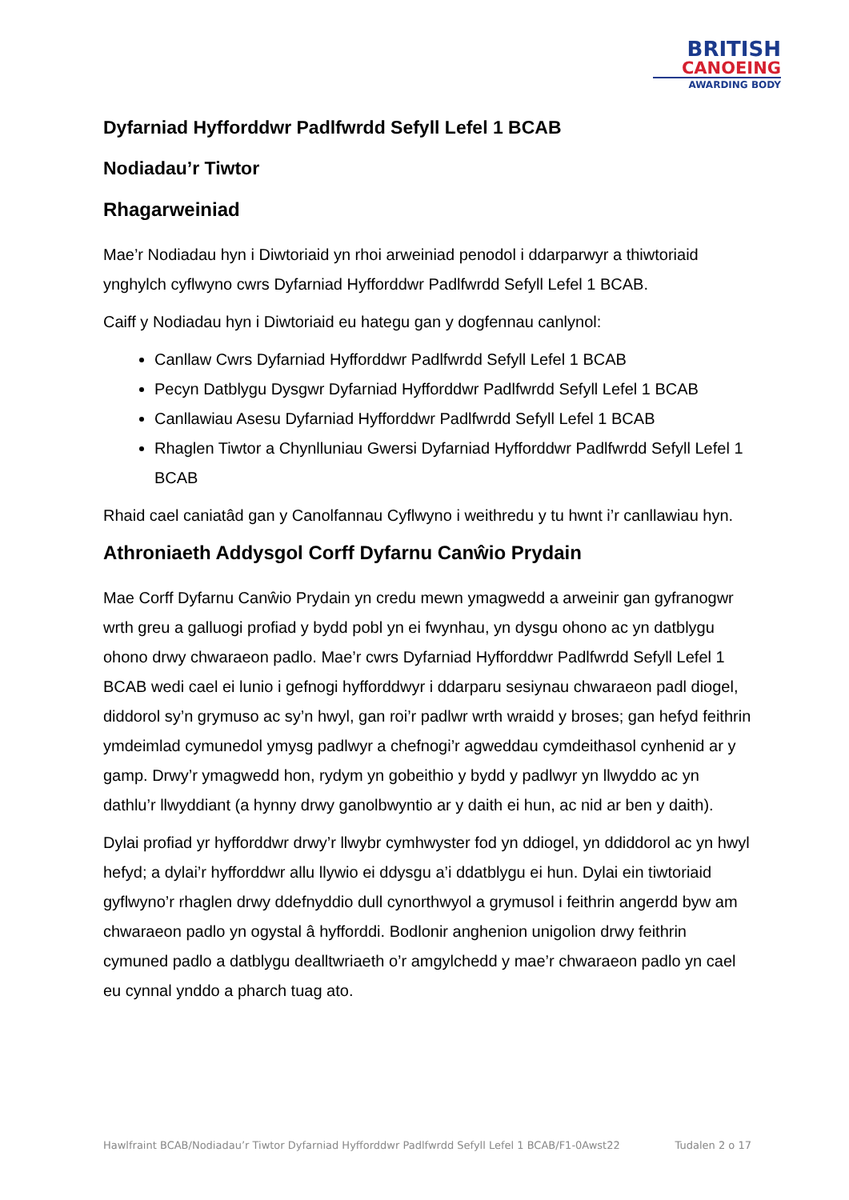BRITISH
CANOEING
AWARDING BODY
Dyfarniad Hyfforddwr Padlfwrdd Sefyll Lefel 1 BCAB
Nodiadau’r Tiwtor
Rhagarweiniad
Mae’r Nodiadau hyn i Diwtoriaid yn rhoi arweiniad penodol i ddarparwyr a thiwtoriaid ynghylch cyflwyno cwrs Dyfarniad Hyfforddwr Padlfwrdd Sefyll Lefel 1 BCAB.
Caiff y Nodiadau hyn i Diwtoriaid eu hategu gan y dogfennau canlynol:
Canllaw Cwrs Dyfarniad Hyfforddwr Padlfwrdd Sefyll Lefel 1 BCAB
Pecyn Datblygu Dysgwr Dyfarniad Hyfforddwr Padlfwrdd Sefyll Lefel 1 BCAB
Canllawiau Asesu Dyfarniad Hyfforddwr Padlfwrdd Sefyll Lefel 1 BCAB
Rhaglen Tiwtor a Chynlluniau Gwersi Dyfarniad Hyfforddwr Padlfwrdd Sefyll Lefel 1 BCAB
Rhaid cael caniatâd gan y Canolfannau Cyflwyno i weithredu y tu hwnt i’r canllawiau hyn.
Athroniaeth Addysgol Corff Dyfarnu Canŵio Prydain
Mae Corff Dyfarnu Canŵio Prydain yn credu mewn ymagwedd a arweinir gan gyfranogwr wrth greu a galluogi profiad y bydd pobl yn ei fwynhau, yn dysgu ohono ac yn datblygu ohono drwy chwaraeon padlo. Mae’r cwrs Dyfarniad Hyfforddwr Padlfwrdd Sefyll Lefel 1 BCAB wedi cael ei lunio i gefnogi hyfforddwyr i ddarparu sesiynau chwaraeon padl diogel, diddorol sy’n grymuso ac sy’n hwyl, gan roi’r padlwr wrth wraidd y broses; gan hefyd feithrin ymdeimlad cymunedol ymysg padlwyr a chefnogi’r agweddau cymdeithasol cynhenid ar y gamp. Drwy’r ymagwedd hon, rydym yn gobeithio y bydd y padlwyr yn llwyddo ac yn dathlu’r llwyddiant (a hynny drwy ganolbwyntio ar y daith ei hun, ac nid ar ben y daith).
Dylai profiad yr hyfforddwr drwy’r llwybr cymhwyster fod yn ddiogel, yn ddiddorol ac yn hwyl hefyd; a dylai’r hyfforddwr allu llywio ei ddysgu a’i ddatblygu ei hun. Dylai ein tiwtoriaid gyflwyno’r rhaglen drwy ddefnyddio dull cynorthwyol a grymusol i feithrin angerdd byw am chwaraeon padlo yn ogystal â hyfforddi. Bodlonir anghenion unigolion drwy feithrin cymuned padlo a datblygu dealltwriaeth o’r amgylchedd y mae’r chwaraeon padlo yn cael eu cynnal ynddo a pharch tuag ato.
Hawlfraint BCAB/Nodiadau’r Tiwtor Dyfarniad Hyfforddwr Padlfwrdd Sefyll Lefel 1 BCAB/F1-0Awst22 Tudalen 2 o 17